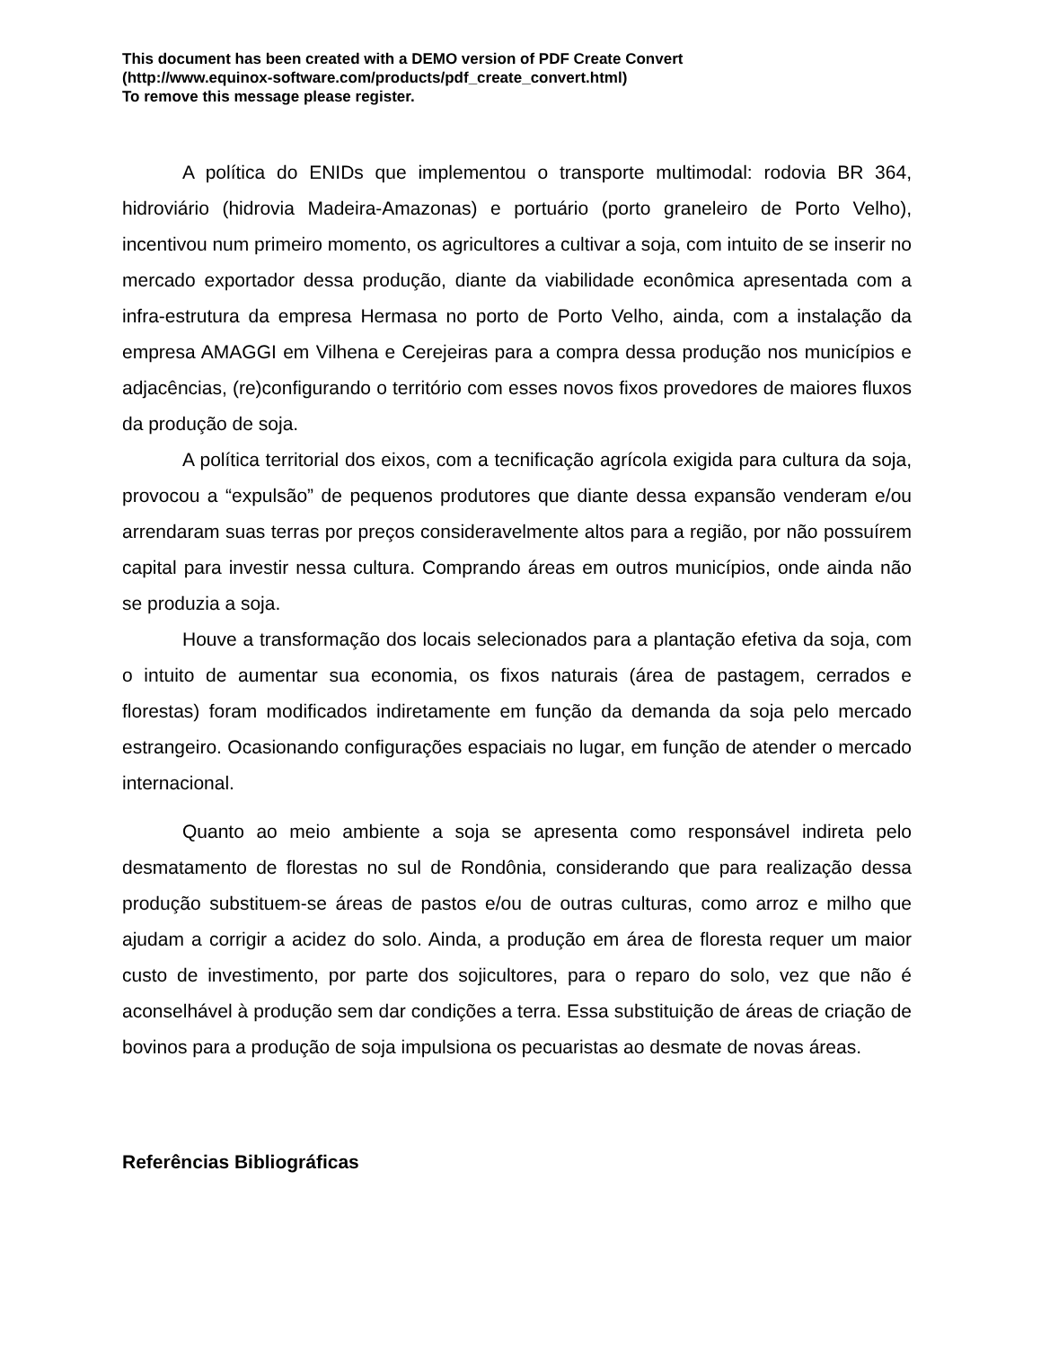This document has been created with a DEMO version of PDF Create Convert
(http://www.equinox-software.com/products/pdf_create_convert.html)
To remove this message please register.
A política do ENIDs que implementou o transporte multimodal: rodovia BR 364, hidroviário (hidrovia Madeira-Amazonas) e portuário (porto graneleiro de Porto Velho), incentivou num primeiro momento, os agricultores a cultivar a soja, com intuito de se inserir no mercado exportador dessa produção, diante da viabilidade econômica apresentada com a infra-estrutura da empresa Hermasa no porto de Porto Velho, ainda, com a instalação da empresa AMAGGI em Vilhena e Cerejeiras para a compra dessa produção nos municípios e adjacências, (re)configurando o território com esses novos fixos provedores de maiores fluxos da produção de soja.
A política territorial dos eixos, com a tecnificação agrícola exigida para cultura da soja, provocou a “expulsão” de pequenos produtores que diante dessa expansão venderam e/ou arrendaram suas terras por preços consideravelmente altos para a região, por não possuírem capital para investir nessa cultura. Comprando áreas em outros municípios, onde ainda não se produzia a soja.
Houve a transformação dos locais selecionados para a plantação efetiva da soja, com o intuito de aumentar sua economia, os fixos naturais (área de pastagem, cerrados e florestas) foram modificados indiretamente em função da demanda da soja pelo mercado estrangeiro. Ocasionando configurações espaciais no lugar, em função de atender o mercado internacional.
Quanto ao meio ambiente a soja se apresenta como responsável indireta pelo desmatamento de florestas no sul de Rondônia, considerando que para realização dessa produção substituem-se áreas de pastos e/ou de outras culturas, como arroz e milho que ajudam a corrigir a acidez do solo. Ainda, a produção em área de floresta requer um maior custo de investimento, por parte dos sojicultores, para o reparo do solo, vez que não é aconselhável à produção sem dar condições a terra. Essa substituição de áreas de criação de bovinos para a produção de soja impulsiona os pecuaristas ao desmate de novas áreas.
Referências Bibliográficas